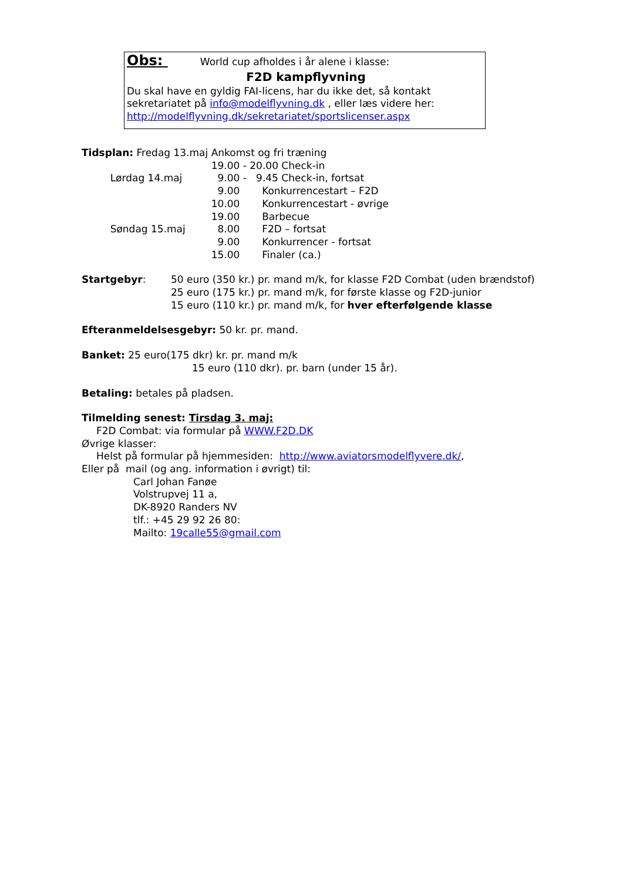Obs: World cup afholdes i år alene i klasse:
F2D kampflyvning
Du skal have en gyldig FAI-licens, har du ikke det, så kontakt sekretariatet på info@modelflyvning.dk , eller læs videre her: http://modelflyvning.dk/sekretariatet/sportslicenser.aspx
| Tidsplan: Fredag 13.maj | Ankomst og fri træning |
| | 19.00 - 20.00 Check-in |
| Lørdag 14.maj | 9.00 - 9.45 Check-in, fortsat |
| | 9.00 Konkurrencestart – F2D |
| | 10.00 Konkurrencestart - øvrige |
| | 19.00 Barbecue |
| Søndag 15.maj | 8.00 F2D – fortsat |
| | 9.00 Konkurrencer - fortsat |
| | 15.00 Finaler (ca.) |
| Startgebyr : | 50 euro (350 kr.) pr. mand m/k, for klasse F2D Combat (uden brændstof) |
| | 25 euro (175 kr.) pr. mand m/k, for første klasse og F2D-junior |
| | 15 euro (110 kr.) pr. mand m/k, for hver efterfølgende klasse |
Efteranmeldelsesgebyr: 50 kr. pr. mand.
Banket: 25 euro(175 dkr) kr. pr. mand m/k
15 euro (110 dkr). pr. barn (under 15 år).
Betaling: betales på pladsen.
Tilmelding senest: Tirsdag 3. maj:
F2D Combat: via formular på WWW.F2D.DK
Øvrige klasser:
Helst på formular på hjemmesiden: http://www.aviatorsmodelflyvere.dk/,
Eller på mail (og ang. information i øvrigt) til:
Carl Johan Fanøe
Volstrupvej 11 a,
DK-8920 Randers NV
tlf.: +45 29 92 26 80:
Mailto: 19calle55@gmail.com